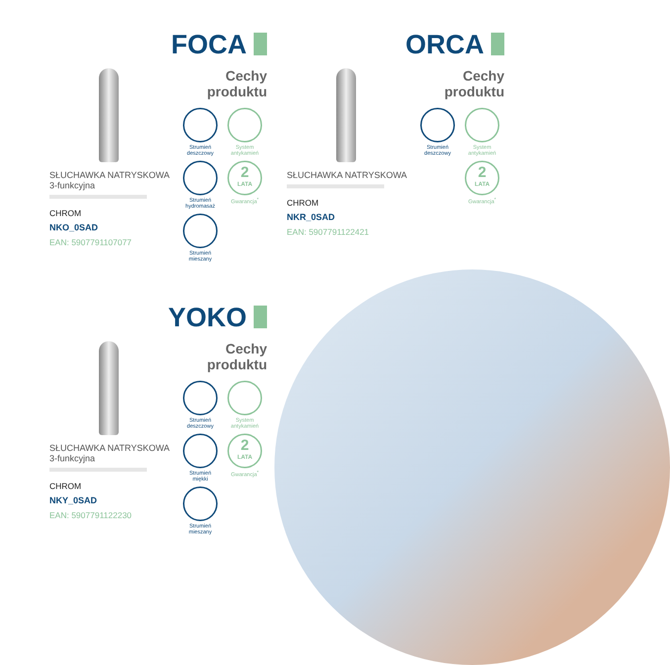FOCA
SŁUCHAWKA NATRYSKOWA
3-funkcyjna
CHROM
NKO_0SAD
EAN: 5907791107077
Cechy
produktu
Strumień
deszczowy
System
antykamień
Strumień
hydromasaż
2
LATA
Gwarancja<sup>*</sup>
Strumień
mieszany
ORCA
SŁUCHAWKA NATRYSKOWA
CHROM
NKR_0SAD
EAN: 5907791122421
Cechy
produktu
Strumień
deszczowy
System
antykamień
2
LATA
Gwarancja<sup>*</sup>
YOKO
SŁUCHAWKA NATRYSKOWA
3-funkcyjna
CHROM
NKY_0SAD
EAN: 5907791122230
Cechy
produktu
Strumień
deszczowy
System
antykamień
Strumień
miękki
2
LATA
Gwarancja<sup>*</sup>
Strumień
mieszany